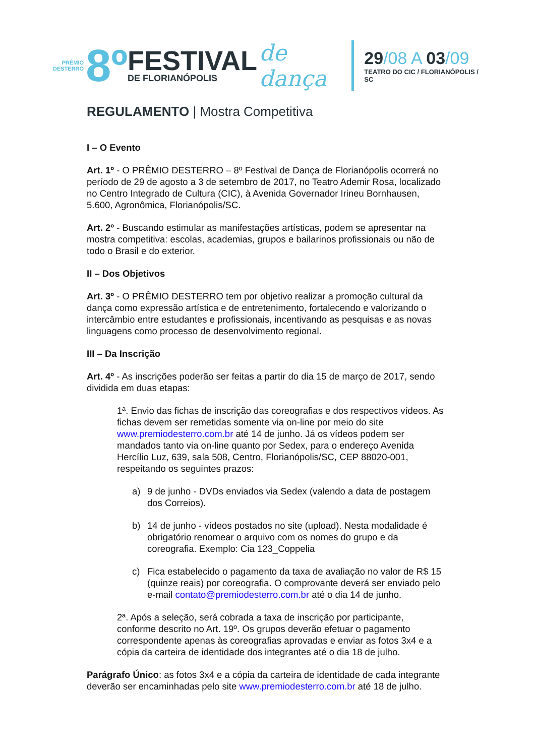PRÊMIO
DESTERRO
8º
FESTIVAL
DE FLORIANÓPOLIS
de dança
29/08 A 03/09
TEATRO DO CIC / FLORIANÓPOLIS / SC
REGULAMENTO | Mostra Competitiva
I – O Evento
Art. 1º - O PRÊMIO DESTERRO – 8º Festival de Dança de Florianópolis ocorrerá no período de 29 de agosto a 3 de setembro de 2017, no Teatro Ademir Rosa, localizado no Centro Integrado de Cultura (CIC), à Avenida Governador Irineu Bornhausen, 5.600, Agronômica, Florianópolis/SC.
Art. 2º - Buscando estimular as manifestações artísticas, podem se apresentar na mostra competitiva: escolas, academias, grupos e bailarinos profissionais ou não de todo o Brasil e do exterior.
II – Dos Objetivos
Art. 3º - O PRÊMIO DESTERRO tem por objetivo realizar a promoção cultural da dança como expressão artística e de entretenimento, fortalecendo e valorizando o intercâmbio entre estudantes e profissionais, incentivando as pesquisas e as novas linguagens como processo de desenvolvimento regional.
III – Da Inscrição
Art. 4º - As inscrições poderão ser feitas a partir do dia 15 de março de 2017, sendo dividida em duas etapas:
1ª. Envio das fichas de inscrição das coreografias e dos respectivos vídeos. As fichas devem ser remetidas somente via on-line por meio do site www.premiodesterro.com.br até 14 de junho. Já os vídeos podem ser mandados tanto via on-line quanto por Sedex, para o endereço Avenida Hercílio Luz, 639, sala 508, Centro, Florianópolis/SC, CEP 88020-001, respeitando os seguintes prazos:
a) 9 de junho - DVDs enviados via Sedex (valendo a data de postagem dos Correios).
b) 14 de junho - vídeos postados no site (upload). Nesta modalidade é obrigatório renomear o arquivo com os nomes do grupo e da coreografia. Exemplo: Cia 123_Coppelia
c) Fica estabelecido o pagamento da taxa de avaliação no valor de R$ 15 (quinze reais) por coreografia. O comprovante deverá ser enviado pelo e-mail contato@premiodesterro.com.br até o dia 14 de junho.
2ª. Após a seleção, será cobrada a taxa de inscrição por participante, conforme descrito no Art. 19º. Os grupos deverão efetuar o pagamento correspondente apenas às coreografias aprovadas e enviar as fotos 3x4 e a cópia da carteira de identidade dos integrantes até o dia 18 de julho.
Parágrafo Único: as fotos 3x4 e a cópia da carteira de identidade de cada integrante deverão ser encaminhadas pelo site www.premiodesterro.com.br até 18 de julho.